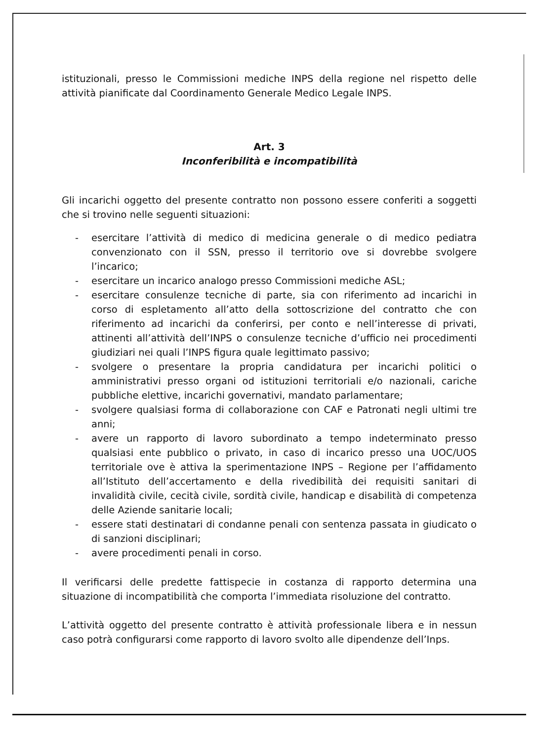istituzionali, presso le Commissioni mediche INPS della regione nel rispetto delle attività pianificate dal Coordinamento Generale Medico Legale INPS.
Art. 3
Inconferibilità e incompatibilità
Gli incarichi oggetto del presente contratto non possono essere conferiti a soggetti che si trovino nelle seguenti situazioni:
- esercitare l’attività di medico di medicina generale o di medico pediatra convenzionato con il SSN, presso il territorio ove si dovrebbe svolgere l’incarico;
- esercitare un incarico analogo presso Commissioni mediche ASL;
- esercitare consulenze tecniche di parte, sia con riferimento ad incarichi in corso di espletamento all’atto della sottoscrizione del contratto che con riferimento ad incarichi da conferirsi, per conto e nell’interesse di privati, attinenti all’attività dell’INPS o consulenze tecniche d’ufficio nei procedimenti giudiziari nei quali l’INPS figura quale legittimato passivo;
- svolgere o presentare la propria candidatura per incarichi politici o amministrativi presso organi od istituzioni territoriali e/o nazionali, cariche pubbliche elettive, incarichi governativi, mandato parlamentare;
- svolgere qualsiasi forma di collaborazione con CAF e Patronati negli ultimi tre anni;
- avere un rapporto di lavoro subordinato a tempo indeterminato presso qualsiasi ente pubblico o privato, in caso di incarico presso una UOC/UOS territoriale ove è attiva la sperimentazione INPS – Regione per l’affidamento all’Istituto dell’accertamento e della rivedibilità dei requisiti sanitari di invalidità civile, cecità civile, sordità civile, handicap e disabilità di competenza delle Aziende sanitarie locali;
- essere stati destinatari di condanne penali con sentenza passata in giudicato o di sanzioni disciplinari;
- avere procedimenti penali in corso.
Il verificarsi delle predette fattispecie in costanza di rapporto determina una situazione di incompatibilità che comporta l’immediata risoluzione del contratto.
L’attività oggetto del presente contratto è attività professionale libera e in nessun caso potrà configurarsi come rapporto di lavoro svolto alle dipendenze dell’Inps.